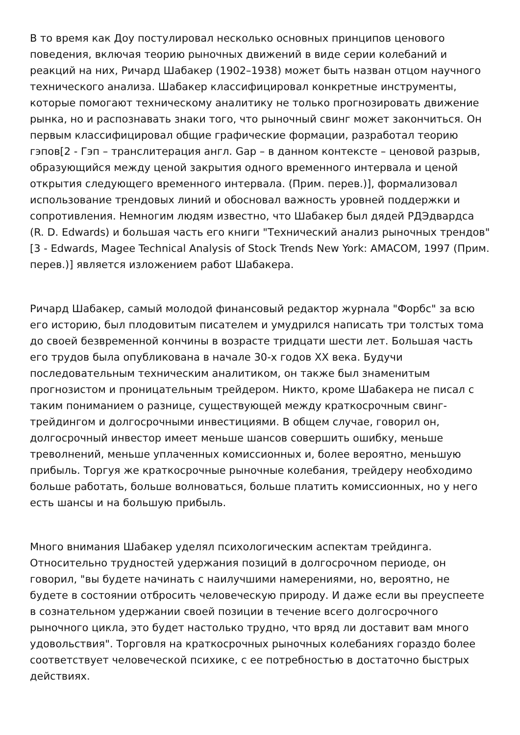В то время как Доу постулировал несколько основных принципов ценового поведения, включая теорию рыночных движений в виде серии колебаний и реакций на них, Ричард Шабакер (1902–1938) может быть назван отцом научного технического анализа. Шабакер классифицировал конкретные инструменты, которые помогают техническому аналитику не только прогнозировать движение рынка, но и распознавать знаки того, что рыночный свинг может закончиться. Он первым классифицировал общие графические формации, разработал теорию гэпов[2 - Гэп – транслитерация англ. Gap – в данном контексте – ценовой разрыв, образующийся между ценой закрытия одного временного интервала и ценой открытия следующего временного интервала. (Прим. перев.)], формализовал использование трендовых линий и обосновал важность уровней поддержки и сопротивления. Немногим людям известно, что Шабакер был дядей РДЭдвардса (R. D. Edwards) и большая часть его книги "Технический анализ рыночных трендов"[3 - Edwards, Magee Technical Analysis of Stock Trends New York: AMACOM, 1997 (Прим. перев.)] является изложением работ Шабакера.
Ричард Шабакер, самый молодой финансовый редактор журнала "Форбс" за всю его историю, был плодовитым писателем и умудрился написать три толстых тома до своей безвременной кончины в возрасте тридцати шести лет. Большая часть его трудов была опубликована в начале 30-х годов XX века. Будучи последовательным техническим аналитиком, он также был знаменитым прогнозистом и проницательным трейдером. Никто, кроме Шабакера не писал с таким пониманием о разнице, существующей между краткосрочным свинг-трейдингом и долгосрочными инвестициями. В общем случае, говорил он, долгосрочный инвестор имеет меньше шансов совершить ошибку, меньше треволнений, меньше уплаченных комиссионных и, более вероятно, меньшую прибыль. Торгуя же краткосрочные рыночные колебания, трейдеру необходимо больше работать, больше волноваться, больше платить комиссионных, но у него есть шансы и на большую прибыль.
Много внимания Шабакер уделял психологическим аспектам трейдинга. Относительно трудностей удержания позиций в долгосрочном периоде, он говорил, "вы будете начинать с наилучшими намерениями, но, вероятно, не будете в состоянии отбросить человеческую природу. И даже если вы преуспеете в сознательном удержании своей позиции в течение всего долгосрочного рыночного цикла, это будет настолько трудно, что вряд ли доставит вам много удовольствия". Торговля на краткосрочных рыночных колебаниях гораздо более соответствует человеческой психике, с ее потребностью в достаточно быстрых действиях.